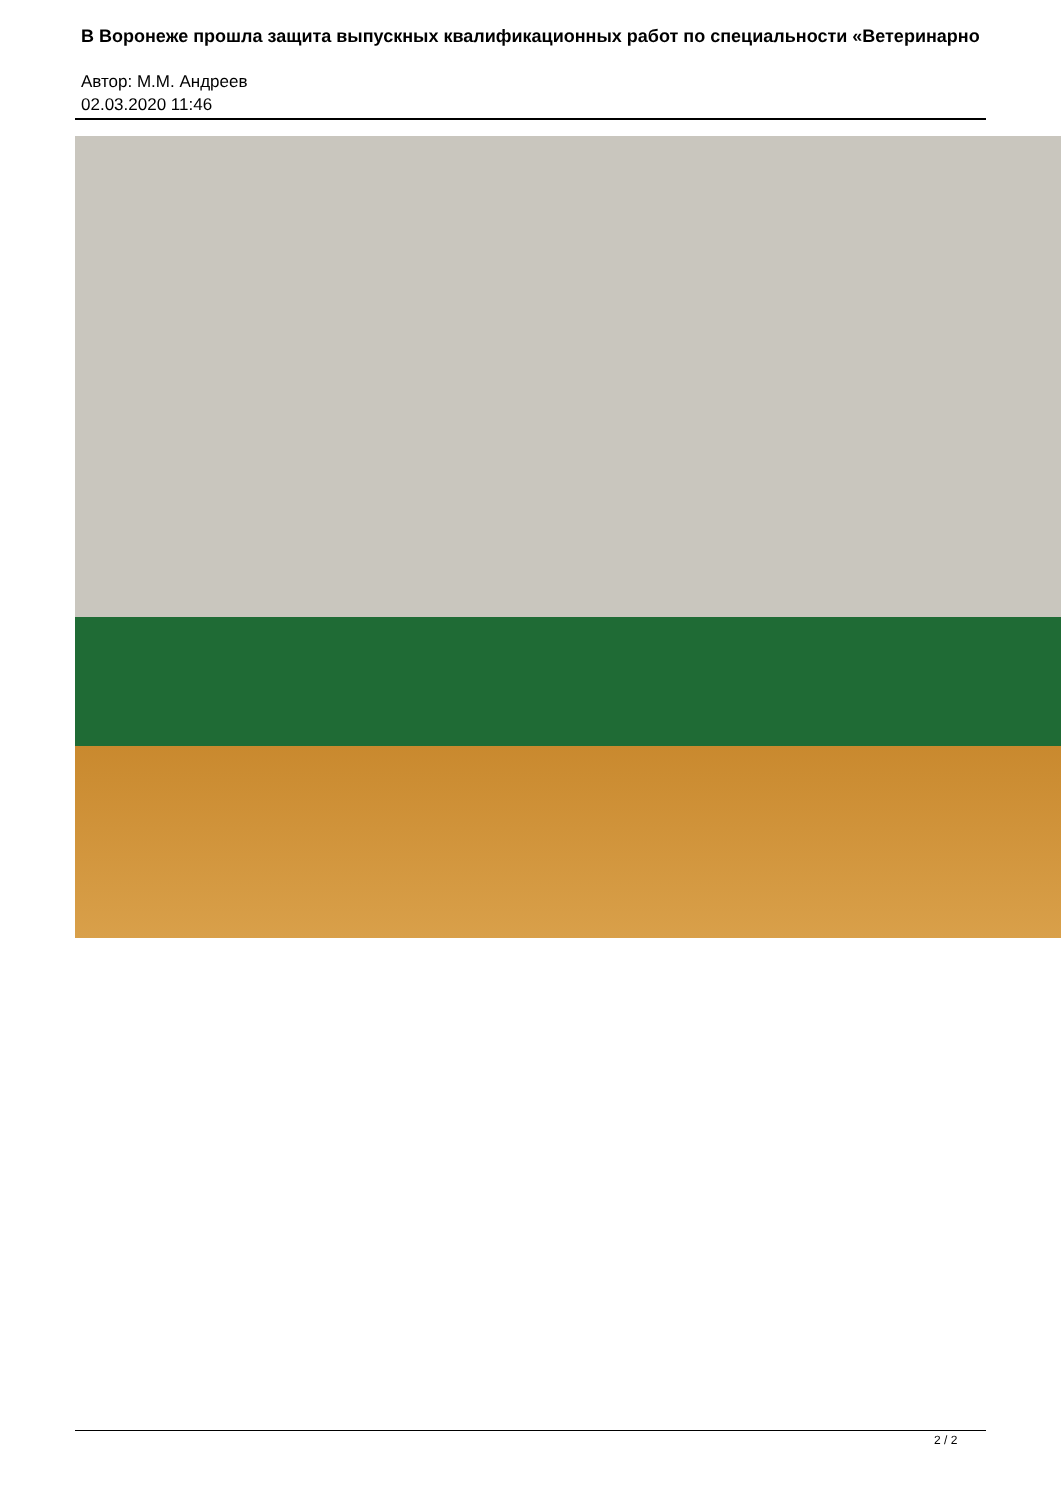В Воронеже прошла защита выпускных квалификационных работ по специальности «Ветеринарно
Автор: М.М. Андреев
02.03.2020 11:46
2 / 2